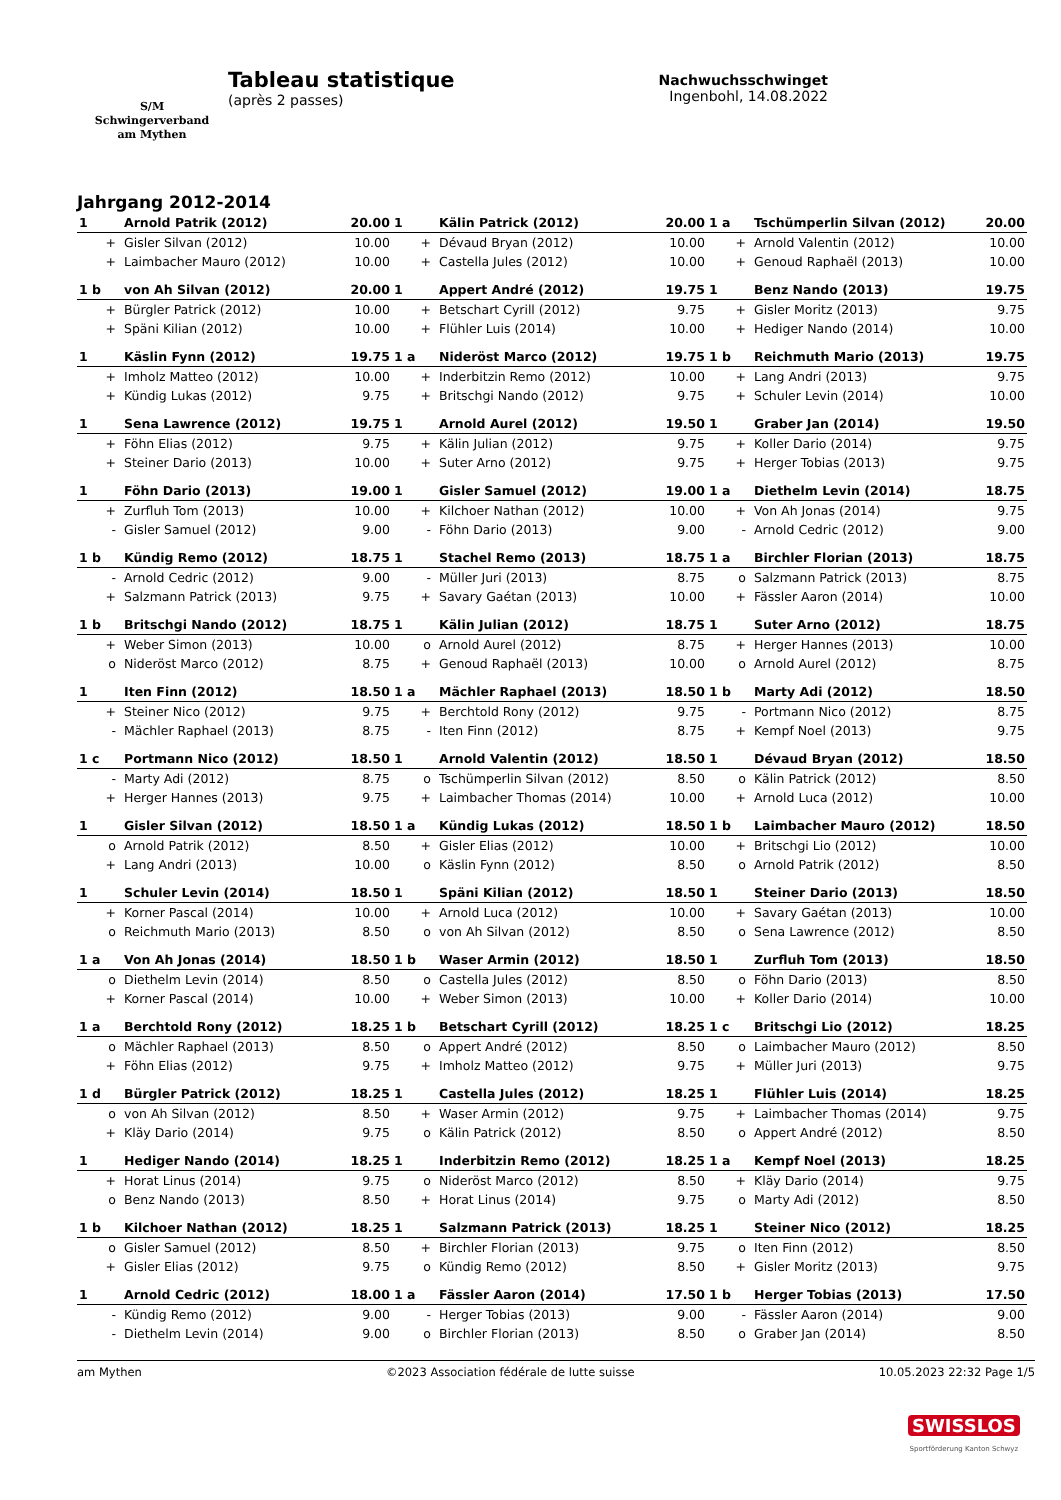S/M
Schwingerverband
am Mythen
Tableau statistique
(après 2 passes)
Nachwuchsschwinget
Ingenbohl, 14.08.2022
Jahrgang 2012-2014
| 1 | Arnold Patrik (2012) | 20.00 | 1 | Kälin Patrick (2012) | 20.00 | 1 a | Tschümperlin Silvan (2012) | 20.00 |
| --- | --- | --- | --- | --- | --- | --- | --- | --- |
| + | Gisler Silvan (2012) | 10.00 | + | Dévaud Bryan (2012) | 10.00 | + | Arnold Valentin (2012) | 10.00 |
| + | Laimbacher Mauro (2012) | 10.00 | + | Castella Jules (2012) | 10.00 | + | Genoud Raphaël (2013) | 10.00 |
| 1 b | von Ah Silvan (2012) | 20.00 | 1 | Appert André (2012) | 19.75 | 1 | Benz Nando (2013) | 19.75 |
| + | Bürgler Patrick (2012) | 10.00 | + | Betschart Cyrill (2012) | 9.75 | + | Gisler Moritz (2013) | 9.75 |
| + | Späni Kilian (2012) | 10.00 | + | Flühler Luis (2014) | 10.00 | + | Hediger Nando (2014) | 10.00 |
| 1 | Käslin Fynn (2012) | 19.75 | 1 a | Nideröst Marco (2012) | 19.75 | 1 b | Reichmuth Mario (2013) | 19.75 |
| + | Imholz Matteo (2012) | 10.00 | + | Inderbitzin Remo (2012) | 10.00 | + | Lang Andri (2013) | 9.75 |
| + | Kündig Lukas (2012) | 9.75 | + | Britschgi Nando (2012) | 9.75 | + | Schuler Levin (2014) | 10.00 |
| 1 | Sena Lawrence (2012) | 19.75 | 1 | Arnold Aurel (2012) | 19.50 | 1 | Graber Jan (2014) | 19.50 |
| + | Föhn Elias (2012) | 9.75 | + | Kälin Julian (2012) | 9.75 | + | Koller Dario (2014) | 9.75 |
| + | Steiner Dario (2013) | 10.00 | + | Suter Arno (2012) | 9.75 | + | Herger Tobias (2013) | 9.75 |
| 1 | Föhn Dario (2013) | 19.00 | 1 | Gisler Samuel (2012) | 19.00 | 1 a | Diethelm Levin (2014) | 18.75 |
| + | Zurfluh Tom (2013) | 10.00 | + | Kilchoer Nathan (2012) | 10.00 | + | Von Ah Jonas (2014) | 9.75 |
| - | Gisler Samuel (2012) | 9.00 | - | Föhn Dario (2013) | 9.00 | - | Arnold Cedric (2012) | 9.00 |
| 1 b | Kündig Remo (2012) | 18.75 | 1 | Stachel Remo (2013) | 18.75 | 1 a | Birchler Florian (2013) | 18.75 |
| - | Arnold Cedric (2012) | 9.00 | - | Müller Juri (2013) | 8.75 | o | Salzmann Patrick (2013) | 8.75 |
| + | Salzmann Patrick (2013) | 9.75 | + | Savary Gaétan (2013) | 10.00 | + | Fässler Aaron (2014) | 10.00 |
| 1 b | Britschgi Nando (2012) | 18.75 | 1 | Kälin Julian (2012) | 18.75 | 1 | Suter Arno (2012) | 18.75 |
| + | Weber Simon (2013) | 10.00 | o | Arnold Aurel (2012) | 8.75 | + | Herger Hannes (2013) | 10.00 |
| o | Nideröst Marco (2012) | 8.75 | + | Genoud Raphaël (2013) | 10.00 | o | Arnold Aurel (2012) | 8.75 |
| 1 | Iten Finn (2012) | 18.50 | 1 a | Mächler Raphael (2013) | 18.50 | 1 b | Marty Adi (2012) | 18.50 |
| + | Steiner Nico (2012) | 9.75 | + | Berchtold Rony (2012) | 9.75 | - | Portmann Nico (2012) | 8.75 |
| - | Mächler Raphael (2013) | 8.75 | - | Iten Finn (2012) | 8.75 | + | Kempf Noel (2013) | 9.75 |
| 1 c | Portmann Nico (2012) | 18.50 | 1 | Arnold Valentin (2012) | 18.50 | 1 | Dévaud Bryan (2012) | 18.50 |
| - | Marty Adi (2012) | 8.75 | o | Tschümperlin Silvan (2012) | 8.50 | o | Kälin Patrick (2012) | 8.50 |
| + | Herger Hannes (2013) | 9.75 | + | Laimbacher Thomas (2014) | 10.00 | + | Arnold Luca (2012) | 10.00 |
| 1 | Gisler Silvan (2012) | 18.50 | 1 a | Kündig Lukas (2012) | 18.50 | 1 b | Laimbacher Mauro (2012) | 18.50 |
| o | Arnold Patrik (2012) | 8.50 | + | Gisler Elias (2012) | 10.00 | + | Britschgi Lio (2012) | 10.00 |
| + | Lang Andri (2013) | 10.00 | o | Käslin Fynn (2012) | 8.50 | o | Arnold Patrik (2012) | 8.50 |
| 1 | Schuler Levin (2014) | 18.50 | 1 | Späni Kilian (2012) | 18.50 | 1 | Steiner Dario (2013) | 18.50 |
| + | Korner Pascal (2014) | 10.00 | + | Arnold Luca (2012) | 10.00 | + | Savary Gaétan (2013) | 10.00 |
| o | Reichmuth Mario (2013) | 8.50 | o | von Ah Silvan (2012) | 8.50 | o | Sena Lawrence (2012) | 8.50 |
| 1 a | Von Ah Jonas (2014) | 18.50 | 1 b | Waser Armin (2012) | 18.50 | 1 | Zurfluh Tom (2013) | 18.50 |
| o | Diethelm Levin (2014) | 8.50 | o | Castella Jules (2012) | 8.50 | o | Föhn Dario (2013) | 8.50 |
| + | Korner Pascal (2014) | 10.00 | + | Weber Simon (2013) | 10.00 | + | Koller Dario (2014) | 10.00 |
| 1 a | Berchtold Rony (2012) | 18.25 | 1 b | Betschart Cyrill (2012) | 18.25 | 1 c | Britschgi Lio (2012) | 18.25 |
| o | Mächler Raphael (2013) | 8.50 | o | Appert André (2012) | 8.50 | o | Laimbacher Mauro (2012) | 8.50 |
| + | Föhn Elias (2012) | 9.75 | + | Imholz Matteo (2012) | 9.75 | + | Müller Juri (2013) | 9.75 |
| 1 d | Bürgler Patrick (2012) | 18.25 | 1 | Castella Jules (2012) | 18.25 | 1 | Flühler Luis (2014) | 18.25 |
| o | von Ah Silvan (2012) | 8.50 | + | Waser Armin (2012) | 9.75 | + | Laimbacher Thomas (2014) | 9.75 |
| + | Kläy Dario (2014) | 9.75 | o | Kälin Patrick (2012) | 8.50 | o | Appert André (2012) | 8.50 |
| 1 | Hediger Nando (2014) | 18.25 | 1 | Inderbitzin Remo (2012) | 18.25 | 1 a | Kempf Noel (2013) | 18.25 |
| + | Horat Linus (2014) | 9.75 | o | Nideröst Marco (2012) | 8.50 | + | Kläy Dario (2014) | 9.75 |
| o | Benz Nando (2013) | 8.50 | + | Horat Linus (2014) | 9.75 | o | Marty Adi (2012) | 8.50 |
| 1 b | Kilchoer Nathan (2012) | 18.25 | 1 | Salzmann Patrick (2013) | 18.25 | 1 | Steiner Nico (2012) | 18.25 |
| o | Gisler Samuel (2012) | 8.50 | + | Birchler Florian (2013) | 9.75 | o | Iten Finn (2012) | 8.50 |
| + | Gisler Elias (2012) | 9.75 | o | Kündig Remo (2012) | 8.50 | + | Gisler Moritz (2013) | 9.75 |
| 1 | Arnold Cedric (2012) | 18.00 | 1 a | Fässler Aaron (2014) | 17.50 | 1 b | Herger Tobias (2013) | 17.50 |
| - | Kündig Remo (2012) | 9.00 | - | Herger Tobias (2013) | 9.00 | - | Fässler Aaron (2014) | 9.00 |
| - | Diethelm Levin (2014) | 9.00 | o | Birchler Florian (2013) | 8.50 | o | Graber Jan (2014) | 8.50 |
am Mythen ©2023 Association fédérale de lutte suisse 10.05.2023 22:32 Page 1/5
SWISSLOS
Sportförderung Kanton Schwyz